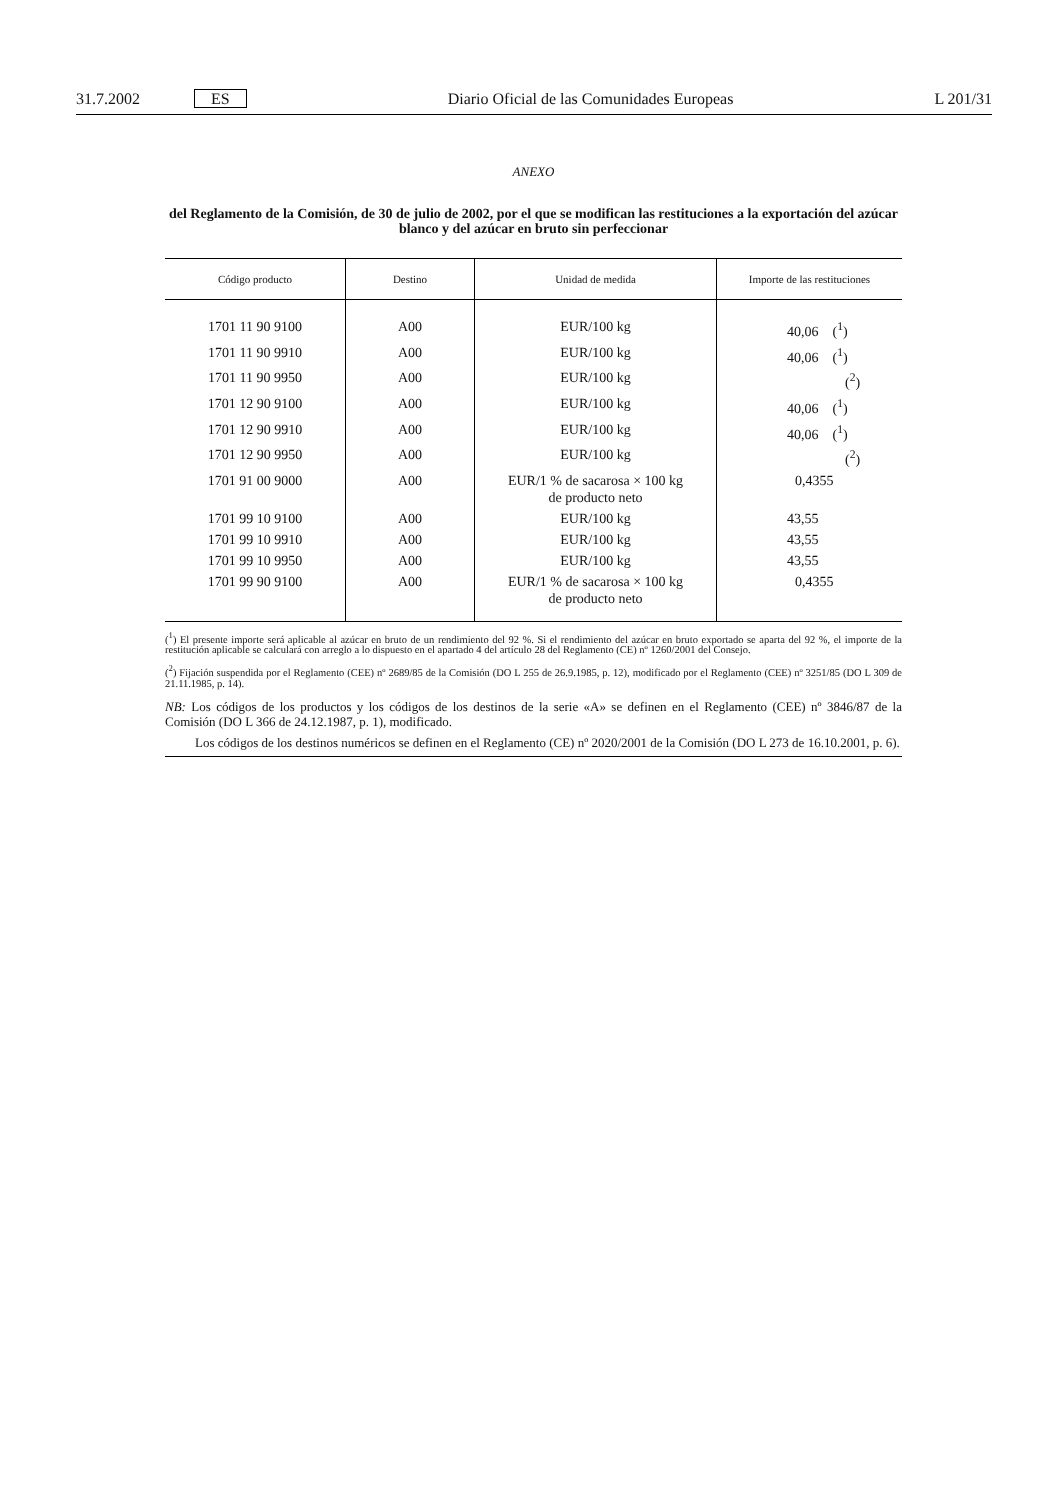31.7.2002 ES Diario Oficial de las Comunidades Europeas L 201/31
ANEXO
del Reglamento de la Comisión, de 30 de julio de 2002, por el que se modifican las restituciones a la exportación del azúcar blanco y del azúcar en bruto sin perfeccionar
| Código producto | Destino | Unidad de medida | Importe de las restituciones |
| --- | --- | --- | --- |
| 1701 11 90 9100 | A00 | EUR/100 kg | 40,06 (<sup>1</sup>) |
| 1701 11 90 9910 | A00 | EUR/100 kg | 40,06 (<sup>1</sup>) |
| 1701 11 90 9950 | A00 | EUR/100 kg | (<sup>2</sup>) |
| 1701 12 90 9100 | A00 | EUR/100 kg | 40,06 (<sup>1</sup>) |
| 1701 12 90 9910 | A00 | EUR/100 kg | 40,06 (<sup>1</sup>) |
| 1701 12 90 9950 | A00 | EUR/100 kg | (<sup>2</sup>) |
| 1701 91 00 9000 | A00 | EUR/1 % de sacarosa × 100 kg de producto neto | 0,4355 |
| 1701 99 10 9100 | A00 | EUR/100 kg | 43,55 |
| 1701 99 10 9910 | A00 | EUR/100 kg | 43,55 |
| 1701 99 10 9950 | A00 | EUR/100 kg | 43,55 |
| 1701 99 90 9100 | A00 | EUR/1 % de sacarosa × 100 kg de producto neto | 0,4355 |
(<sup>1</sup>) El presente importe será aplicable al azúcar en bruto de un rendimiento del 92 %. Si el rendimiento del azúcar en bruto exportado se aparta del 92 %, el importe de la restitución aplicable se calculará con arreglo a lo dispuesto en el apartado 4 del artículo 28 del Reglamento (CE) nº 1260/2001 del Consejo.
(<sup>2</sup>) Fijación suspendida por el Reglamento (CEE) nº 2689/85 de la Comisión (DO L 255 de 26.9.1985, p. 12), modificado por el Reglamento (CEE) nº 3251/85 (DO L 309 de 21.11.1985, p. 14).
NB: Los códigos de los productos y los códigos de los destinos de la serie «A» se definen en el Reglamento (CEE) nº 3846/87 de la Comisión (DO L 366 de 24.12.1987, p. 1), modificado.
Los códigos de los destinos numéricos se definen en el Reglamento (CE) nº 2020/2001 de la Comisión (DO L 273 de 16.10.2001, p. 6).